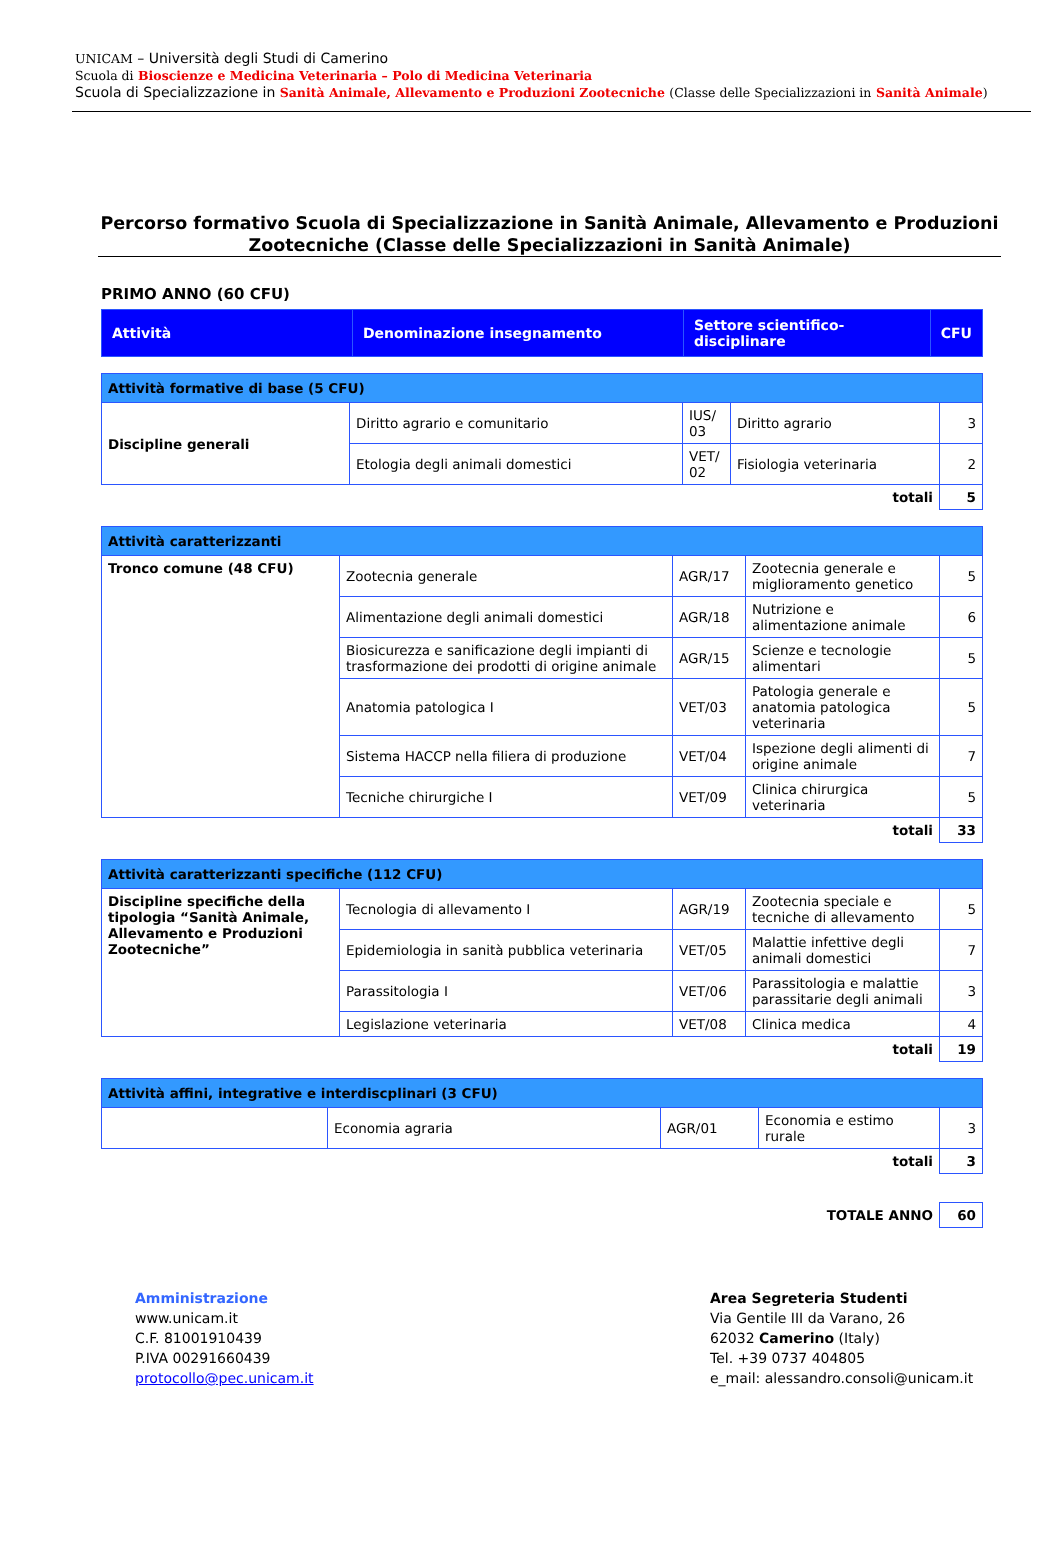UNICAM – Università degli Studi di Camerino
Scuola di Bioscienze e Medicina Veterinaria – Polo di Medicina Veterinaria
Scuola di Specializzazione in Sanità Animale, Allevamento e Produzioni Zootecniche (Classe delle Specializzazioni in Sanità Animale)
Percorso formativo Scuola di Specializzazione in Sanità Animale, Allevamento e Produzioni Zootecniche (Classe delle Specializzazioni in Sanità Animale)
PRIMO ANNO (60 CFU)
| Attività | Denominazione insegnamento | Settore scientifico-disciplinare | CFU |
| --- | --- | --- | --- |
| Attività formative di base (5 CFU) | | | | |
| Discipline generali | Diritto agrario e comunitario | IUS/ 03 | Diritto agrario | 3 |
| | Etologia degli animali domestici | VET/ 02 | Fisiologia veterinaria | 2 |
| totali | | | | 5 |
| Attività caratterizzanti | | | | |
| Tronco comune (48 CFU) | Zootecnia generale | AGR/17 | Zootecnia generale e miglioramento genetico | 5 |
| | Alimentazione degli animali domestici | AGR/18 | Nutrizione e alimentazione animale | 6 |
| | Biosicurezza e sanificazione degli impianti di trasformazione dei prodotti di origine animale | AGR/15 | Scienze e tecnologie alimentari | 5 |
| | Anatomia patologica I | VET/03 | Patologia generale e anatomia patologica veterinaria | 5 |
| | Sistema HACCP nella filiera di produzione | VET/04 | Ispezione degli alimenti di origine animale | 7 |
| | Tecniche chirurgiche I | VET/09 | Clinica chirurgica veterinaria | 5 |
| totali | | | | 33 |
| Attività caratterizzanti specifiche (112 CFU) | | | | |
| Discipline specifiche della tipologia “Sanità Animale, Allevamento e Produzioni Zootecniche” | Tecnologia di allevamento I | AGR/19 | Zootecnia speciale e tecniche di allevamento | 5 |
| | Epidemiologia in sanità pubblica veterinaria | VET/05 | Malattie infettive degli animali domestici | 7 |
| | Parassitologia I | VET/06 | Parassitologia e malattie parassitarie degli animali | 3 |
| | Legislazione veterinaria | VET/08 | Clinica medica | 4 |
| totali | | | | 19 |
| Attività affini, integrative e interdiscplinari (3 CFU) | | | | |
| | Economia agraria | AGR/01 | Economia e estimo rurale | 3 |
| totali | | | | 3 |
| TOTALE ANNO | 60 |
Amministrazione
www.unicam.it
C.F. 81001910439
P.IVA 00291660439
protocollo@pec.unicam.it
Area Segreteria Studenti
Via Gentile III da Varano, 26
62032 Camerino (Italy)
Tel. +39 0737 404805
e_mail: alessandro.consoli@unicam.it